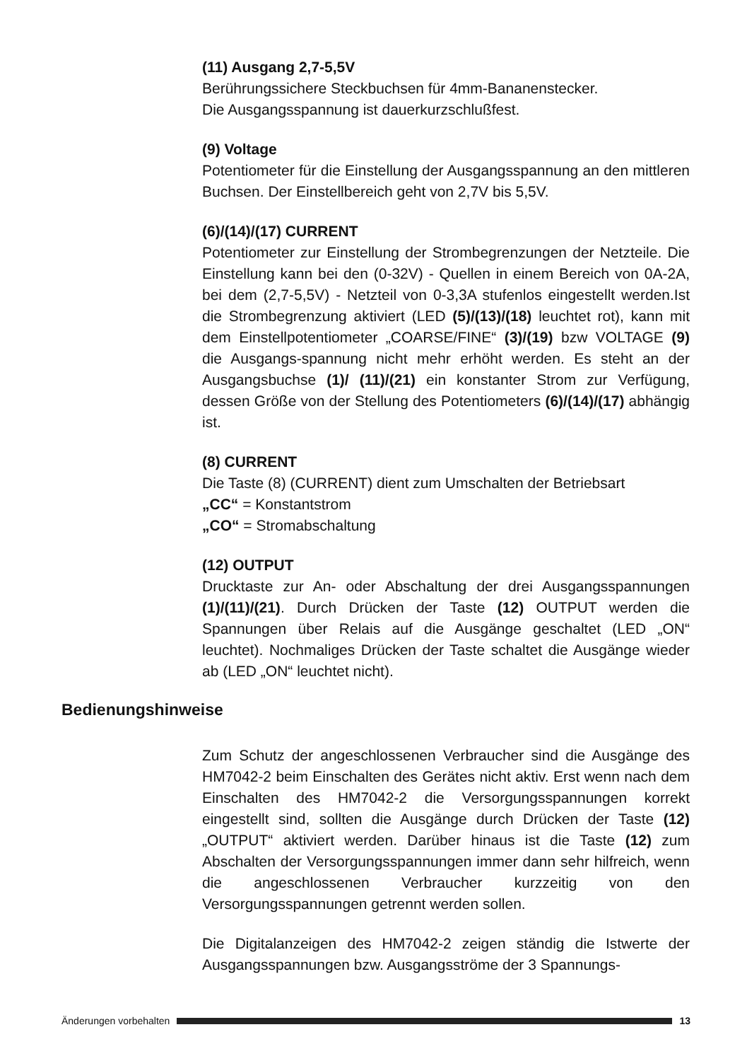(11) Ausgang 2,7-5,5V
Berührungssichere Steckbuchsen für 4mm-Bananenstecker.
Die Ausgangsspannung ist dauerkurzschlußfest.
(9) Voltage
Potentiometer für die Einstellung der Ausgangsspannung an den mittleren Buchsen. Der Einstellbereich geht von 2,7V bis 5,5V.
(6)/(14)/(17) CURRENT
Potentiometer zur Einstellung der Strombegrenzungen der Netzteile. Die Einstellung kann bei den (0-32V) - Quellen in einem Bereich von 0A-2A, bei dem (2,7-5,5V) - Netzteil von 0-3,3A stufenlos eingestellt werden.Ist die Strombegrenzung aktiviert (LED (5)/(13)/(18) leuchtet rot), kann mit dem Einstellpotentiometer „COARSE/FINE“ (3)/(19) bzw VOLTAGE (9) die Ausgangs-spannung nicht mehr erhöht werden. Es steht an der Ausgangsbuchse (1)/ (11)/(21) ein konstanter Strom zur Verfügung, dessen Größe von der Stellung des Potentiometers (6)/(14)/(17) abhängig ist.
(8) CURRENT
Die Taste (8) (CURRENT) dient zum Umschalten der Betriebsart
„CC“ = Konstantstrom
„CO“ = Stromabschaltung
(12) OUTPUT
Drucktaste zur An- oder Abschaltung der drei Ausgangsspannungen (1)/(11)/(21). Durch Drücken der Taste (12) OUTPUT werden die Spannungen über Relais auf die Ausgänge geschaltet (LED „ON“ leuchtet). Nochmaliges Drücken der Taste schaltet die Ausgänge wieder ab (LED „ON“ leuchtet nicht).
Bedienungshinweise
Zum Schutz der angeschlossenen Verbraucher sind die Ausgänge des HM7042-2 beim Einschalten des Gerätes nicht aktiv. Erst wenn nach dem Einschalten des HM7042-2 die Versorgungsspannungen korrekt eingestellt sind, sollten die Ausgänge durch Drücken der Taste (12) „OUTPUT“ aktiviert werden. Darüber hinaus ist die Taste (12) zum Abschalten der Versorgungsspannungen immer dann sehr hilfreich, wenn die angeschlossenen Verbraucher kurzzeitig von den Versorgungsspannungen getrennt werden sollen.
Die Digitalanzeigen des HM7042-2 zeigen ständig die Istwerte der Ausgangsspannungen bzw. Ausgangsströme der 3 Spannungs-
Änderungen vorbehalten 13